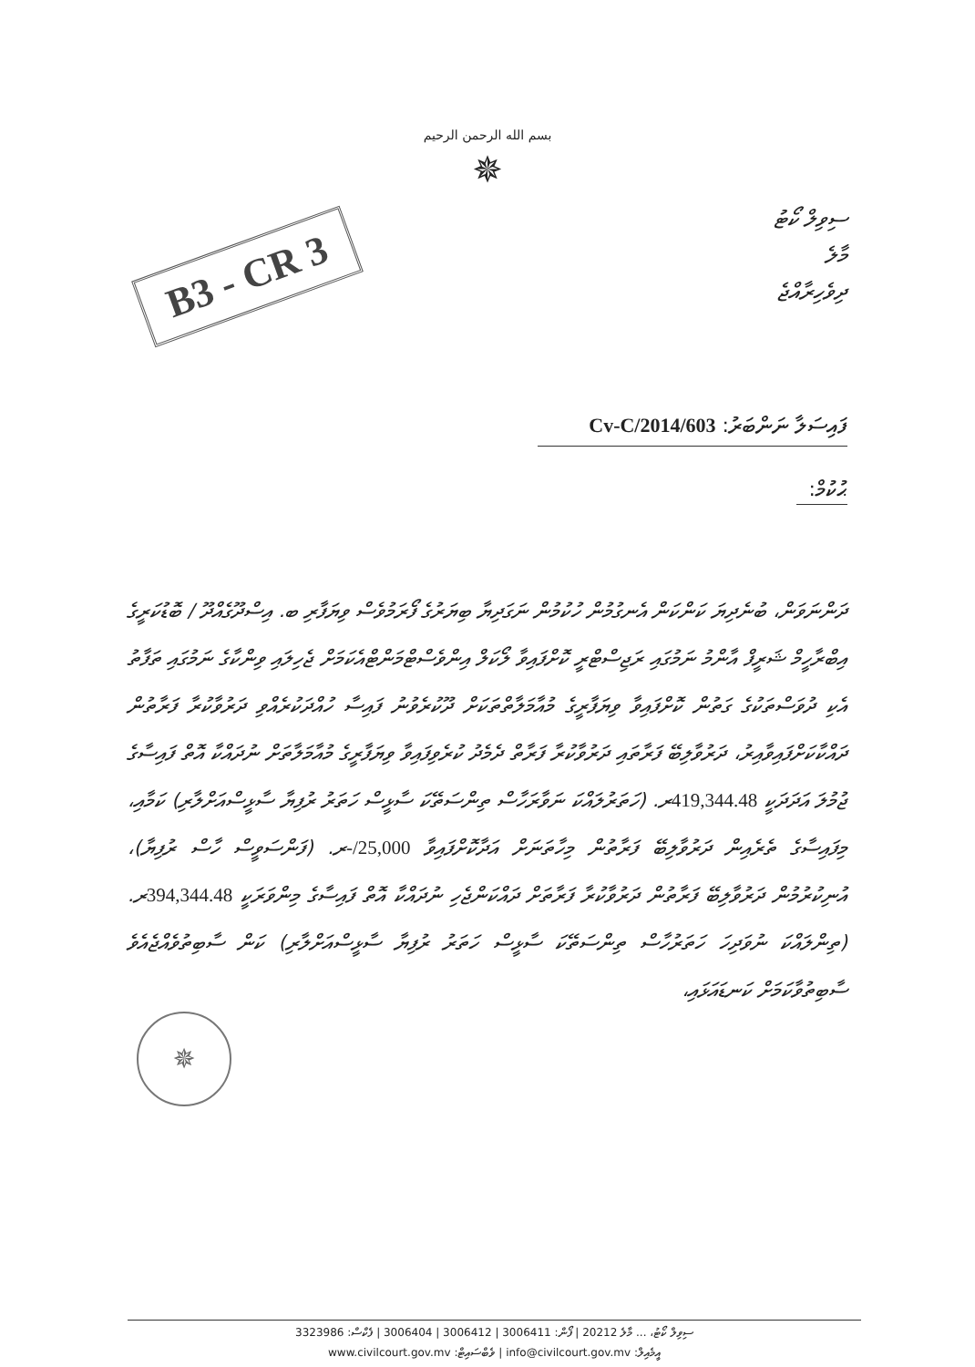بسم الله الرحمن الرحيم
✵
B3 - CR 3
ސިވިލް ކޯޓު
މާލެ
ދިވެހިރާއްޖެ
ފައިސަލާ ނަންބަރު: 603/Cv-C/2014
ޙުކުމް:
ދަންނަވަން، ބުނެދިޔަ ކަންކަން އެނގުމުން ހުކުމުން ނަގަދިޔާ ބިޔަރުގެ ފޯރަމުވެސް ވިޔަފާރި ބ. އިސްދޫގެއްދޫ / ބޮޑުކަރީގެ އިބްރާހީމް ޝަރީފް އާންމު ނަމުގައި ރަޖިސްޓްރީ ކޮށްފައިވާ ލޯކަލް އިންވެސްޓްމަންޓްއެކަމަށް ޖެހިލައި ވިންކާގެ ނަމުގައި ތަފާތު އެކި ދުވަސްތަކުގެ ގަތުން ކޮށްފައިވާ ވިޔަފާރީގެ މުއާމަލާތްތަކަށް ދޫކުރެވުނު ފައިސާ ހުއްދަކުރެއްވި ދަރުވާކުރާ ފަރާތުން ދައްކާކަށްފައިވާއިރު، ދަރުވާލިބޭ ފަރާތައި ދަރުވާކުރާ ފަރާތް ދެމެދު ކުރެވިފައިވާ ވިޔަފާރީގެ މުއާމަލާތަށް ނުދައްކާ އޮތް ފައިސާގެ ޖުމުލަ އަދަދަކީ 419,344.48ރ. (ހަތަރުލައްކަ ނަވާރަހާސް ތިންސަތޭކަ ސާޅީސް ހަތަރު ރުފިޔާ ސާޅީސްއަށްލާރި) ކަމާއި، މިފައިސާގެ ތެރެއިން ދަރުވާލިބޭ ފަރާތުން މިހާތަނަށް އަދާކޮށްފައިވާ 25,000/-ރ. (ފަންސަވީސް ހާސް ރުފިޔާ)، އުނިކުރުމުން ދަރުވާލިބޭ ފަރާތުން ދަރުވާކުރާ ފަރާތަށް ދައްކަންޖެހި ނުދައްކާ އޮތް ފައިސާގެ މިންވަރަކީ 394,344.48ރ. (ތިންލައްކަ ނުވަދިހަ ހަތަރުހާސް ތިންސަތޭކަ ސާޅީސް ހަތަރު ރުފިޔާ ސާޅީސްއަށްލާރި) ކަން ސާބިތުވެއްޖެއެވެ ސާބިތުވާކަމަށް ކަނޑައަޅައި،
✵
ސިވިލް ކޯޓު، ... މާލެ 20212 | ފޯން: 3006411 | 3006412 | 3006404 | ފެކްސް: 3323986
އީމެއިލް: info@civilcourt.gov.mv | ވެބްސައިޓް: www.civilcourt.gov.mv